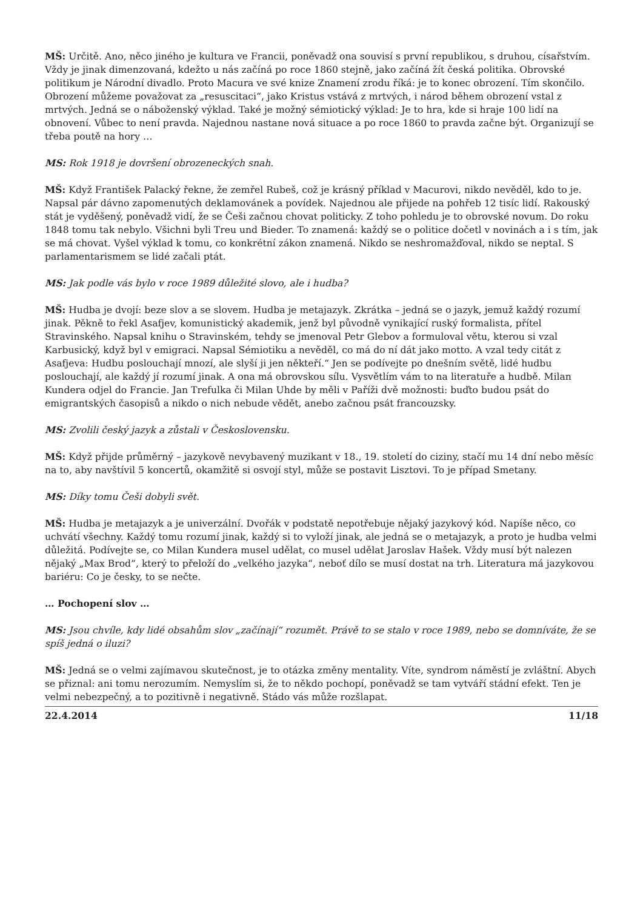MŠ: Určitě. Ano, něco jiného je kultura ve Francii, poněvadž ona souvisí s první republikou, s druhou, císařstvím. Vždy je jinak dimenzovaná, kdežto u nás začíná po roce 1860 stejně, jako začíná žít česká politika. Obrovské politikum je Národní divadlo. Proto Macura ve své knize Znamení zrodu říká: je to konec obrození. Tím skončilo. Obrození můžeme považovat za „resuscitaci“, jako Kristus vstává z mrtvých, i národ během obrození vstal z mrtvých. Jedná se o náboženský výklad. Také je možný sémiotický výklad: Je to hra, kde si hraje 100 lidí na obnovení. Vůbec to není pravda. Najednou nastane nová situace a po roce 1860 to pravda začne být. Organizují se třeba poutě na hory …
MS: Rok 1918 je dovršení obrozeneckých snah.
MŠ: Když František Palacký řekne, že zemřel Rubeš, což je krásný příklad v Macurovi, nikdo nevěděl, kdo to je. Napsal pár dávno zapomenutých deklamovánek a povídek. Najednou ale přijede na pohřeb 12 tisíc lidí. Rakouský stát je vyděšený, poněvadž vidí, že se Češi začnou chovat politicky. Z toho pohledu je to obrovské novum. Do roku 1848 tomu tak nebylo. Všichni byli Treu und Bieder. To znamená: každý se o politice dočetl v novinách a i s tím, jak se má chovat. Vyšel výklad k tomu, co konkrétní zákon znamená. Nikdo se neshromažďoval, nikdo se neptal. S parlamentarismem se lidé začali ptát.
MS: Jak podle vás bylo v roce 1989 důležité slovo, ale i hudba?
MŠ: Hudba je dvojí: beze slov a se slovem. Hudba je metajazyk. Zkrátka – jedná se o jazyk, jemuž každý rozumí jinak. Pěkně to řekl Asafjev, komunistický akademik, jenž byl původně vynikající ruský formalista, přítel Stravinského. Napsal knihu o Stravinském, tehdy se jmenoval Petr Glebov a formuloval větu, kterou si vzal Karbusický, když byl v emigraci. Napsal Sémiotiku a nevěděl, co má do ní dát jako motto. A vzal tedy citát z Asafjeva: Hudbu poslouchají mnozí, ale slyší ji jen někteří.“ Jen se podívejte po dnešním světě, lidé hudbu poslouchají, ale každý jí rozumí jinak. A ona má obrovskou sílu. Vysvětlím vám to na literatuře a hudbě. Milan Kundera odjel do Francie. Jan Trefulka či Milan Uhde by měli v Paříži dvě možnosti: buďto budou psát do emigrantských časopisů a nikdo o nich nebude vědět, anebo začnou psát francouzsky.
MS: Zvolili český jazyk a zůstali v Československu.
MŠ: Když přijde průměrný – jazykově nevybavený muzikant v 18., 19. století do ciziny, stačí mu 14 dní nebo měsíc na to, aby navštívil 5 koncertů, okamžitě si osvojí styl, může se postavit Lisztovi. To je případ Smetany.
MS: Díky tomu Češi dobyli svět.
MŠ: Hudba je metajazyk a je univerzální. Dvořák v podstatě nepotřebuje nějaký jazykový kód. Napíše něco, co uchvátí všechny. Každý tomu rozumí jinak, každý si to vyloží jinak, ale jedná se o metajazyk, a proto je hudba velmi důležitá. Podívejte se, co Milan Kundera musel udělat, co musel udělat Jaroslav Hašek. Vždy musí být nalezen nějaký „Max Brod“, který to přeloží do „velkého jazyka“, neboť dílo se musí dostat na trh. Literatura má jazykovou bariéru: Co je česky, to se nečte.
… Pochopení slov …
MS: Jsou chvíle, kdy lidé obsahům slov „začínají“ rozumět. Právě to se stalo v roce 1989, nebo se domníváte, že se spíš jedná o iluzi?
MŠ: Jedná se o velmi zajímavou skutečnost, je to otázka změny mentality. Víte, syndrom náměstí je zvláštní. Abych se přiznal: ani tomu nerozumím. Nemyslím si, že to někdo pochopí, poněvadž se tam vytváří stádní efekt. Ten je velmi nebezpečný, a to pozitivně i negativně. Stádo vás může rozšlapat.
22.4.2014 11/18